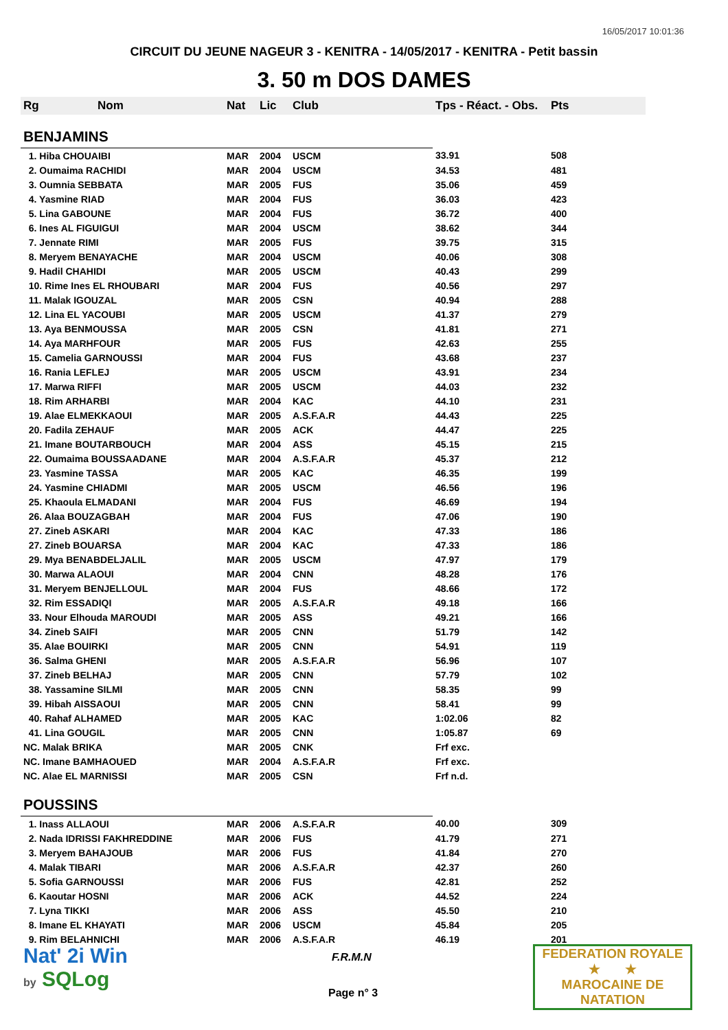16/05/2017 10:01:36
CIRCUIT DU JEUNE NAGEUR 3 - KENITRA - 14/05/2017 - KENITRA - Petit bassin
3. 50 m DOS DAMES
| Rg | Nom | Nat | Lic | Club | Tps - Réact. - Obs. | Pts |
| --- | --- | --- | --- | --- | --- | --- |
| BENJAMINS | | | | | | |
| 1. Hiba CHOUAIBI | | MAR | 2004 | USCM | 33.91 | 508 |
| 2. Oumaima RACHIDI | | MAR | 2004 | USCM | 34.53 | 481 |
| 3. Oumnia SEBBATA | | MAR | 2005 | FUS | 35.06 | 459 |
| 4. Yasmine RIAD | | MAR | 2004 | FUS | 36.03 | 423 |
| 5. Lina GABOUNE | | MAR | 2004 | FUS | 36.72 | 400 |
| 6. Ines AL FIGUIGUI | | MAR | 2004 | USCM | 38.62 | 344 |
| 7. Jennate RIMI | | MAR | 2005 | FUS | 39.75 | 315 |
| 8. Meryem BENAYACHE | | MAR | 2004 | USCM | 40.06 | 308 |
| 9. Hadil CHAHIDI | | MAR | 2005 | USCM | 40.43 | 299 |
| 10. Rime Ines EL RHOUBARI | | MAR | 2004 | FUS | 40.56 | 297 |
| 11. Malak IGOUZAL | | MAR | 2005 | CSN | 40.94 | 288 |
| 12. Lina EL YACOUBI | | MAR | 2005 | USCM | 41.37 | 279 |
| 13. Aya BENMOUSSA | | MAR | 2005 | CSN | 41.81 | 271 |
| 14. Aya MARHFOUR | | MAR | 2005 | FUS | 42.63 | 255 |
| 15. Camelia GARNOUSSI | | MAR | 2004 | FUS | 43.68 | 237 |
| 16. Rania LEFLEJ | | MAR | 2005 | USCM | 43.91 | 234 |
| 17. Marwa RIFFI | | MAR | 2005 | USCM | 44.03 | 232 |
| 18. Rim ARHARBI | | MAR | 2004 | KAC | 44.10 | 231 |
| 19. Alae ELMEKKAOUI | | MAR | 2005 | A.S.F.A.R | 44.43 | 225 |
| 20. Fadila ZEHAUF | | MAR | 2005 | ACK | 44.47 | 225 |
| 21. Imane BOUTARBOUCH | | MAR | 2004 | ASS | 45.15 | 215 |
| 22. Oumaima BOUSSAADANE | | MAR | 2004 | A.S.F.A.R | 45.37 | 212 |
| 23. Yasmine TASSA | | MAR | 2005 | KAC | 46.35 | 199 |
| 24. Yasmine CHIADMI | | MAR | 2005 | USCM | 46.56 | 196 |
| 25. Khaoula ELMADANI | | MAR | 2004 | FUS | 46.69 | 194 |
| 26. Alaa BOUZAGBAH | | MAR | 2004 | FUS | 47.06 | 190 |
| 27. Zineb ASKARI | | MAR | 2004 | KAC | 47.33 | 186 |
| 27. Zineb BOUARSA | | MAR | 2004 | KAC | 47.33 | 186 |
| 29. Mya BENABDELJALIL | | MAR | 2005 | USCM | 47.97 | 179 |
| 30. Marwa ALAOUI | | MAR | 2004 | CNN | 48.28 | 176 |
| 31. Meryem BENJELLOUL | | MAR | 2004 | FUS | 48.66 | 172 |
| 32. Rim ESSADIQI | | MAR | 2005 | A.S.F.A.R | 49.18 | 166 |
| 33. Nour Elhouda MAROUDI | | MAR | 2005 | ASS | 49.21 | 166 |
| 34. Zineb SAIFI | | MAR | 2005 | CNN | 51.79 | 142 |
| 35. Alae BOUIRKI | | MAR | 2005 | CNN | 54.91 | 119 |
| 36. Salma GHENI | | MAR | 2005 | A.S.F.A.R | 56.96 | 107 |
| 37. Zineb BELHAJ | | MAR | 2005 | CNN | 57.79 | 102 |
| 38. Yassamine SILMI | | MAR | 2005 | CNN | 58.35 | 99 |
| 39. Hibah AISSAOUI | | MAR | 2005 | CNN | 58.41 | 99 |
| 40. Rahaf ALHAMED | | MAR | 2005 | KAC | 1:02.06 | 82 |
| 41. Lina GOUGIL | | MAR | 2005 | CNN | 1:05.87 | 69 |
| NC. Malak BRIKA | | MAR | 2005 | CNK | Frf exc. | |
| NC. Imane BAMHAOUED | | MAR | 2004 | A.S.F.A.R | Frf exc. | |
| NC. Alae EL MARNISSI | | MAR | 2005 | CSN | Frf n.d. | |
| POUSSINS | | | | | | |
| 1. Inass ALLAOUI | | MAR | 2006 | A.S.F.A.R | 40.00 | 309 |
| 2. Nada IDRISSI FAKHREDDINE | | MAR | 2006 | FUS | 41.79 | 271 |
| 3. Meryem BAHAJOUB | | MAR | 2006 | FUS | 41.84 | 270 |
| 4. Malak TIBARI | | MAR | 2006 | A.S.F.A.R | 42.37 | 260 |
| 5. Sofia GARNOUSSI | | MAR | 2006 | FUS | 42.81 | 252 |
| 6. Kaoutar HOSNI | | MAR | 2006 | ACK | 44.52 | 224 |
| 7. Lyna TIKKI | | MAR | 2006 | ASS | 45.50 | 210 |
| 8. Imane EL KHAYATI | | MAR | 2006 | USCM | 45.84 | 205 |
| 9. Rim BELAHNICHI | | MAR | 2006 | A.S.F.A.R | 46.19 | 201 |
Nat' 2i Win
by SQLog
F.R.M.N
Page n° 3
FEDERATION ROYALE
★ ★
MAROCAINE DE NATATION